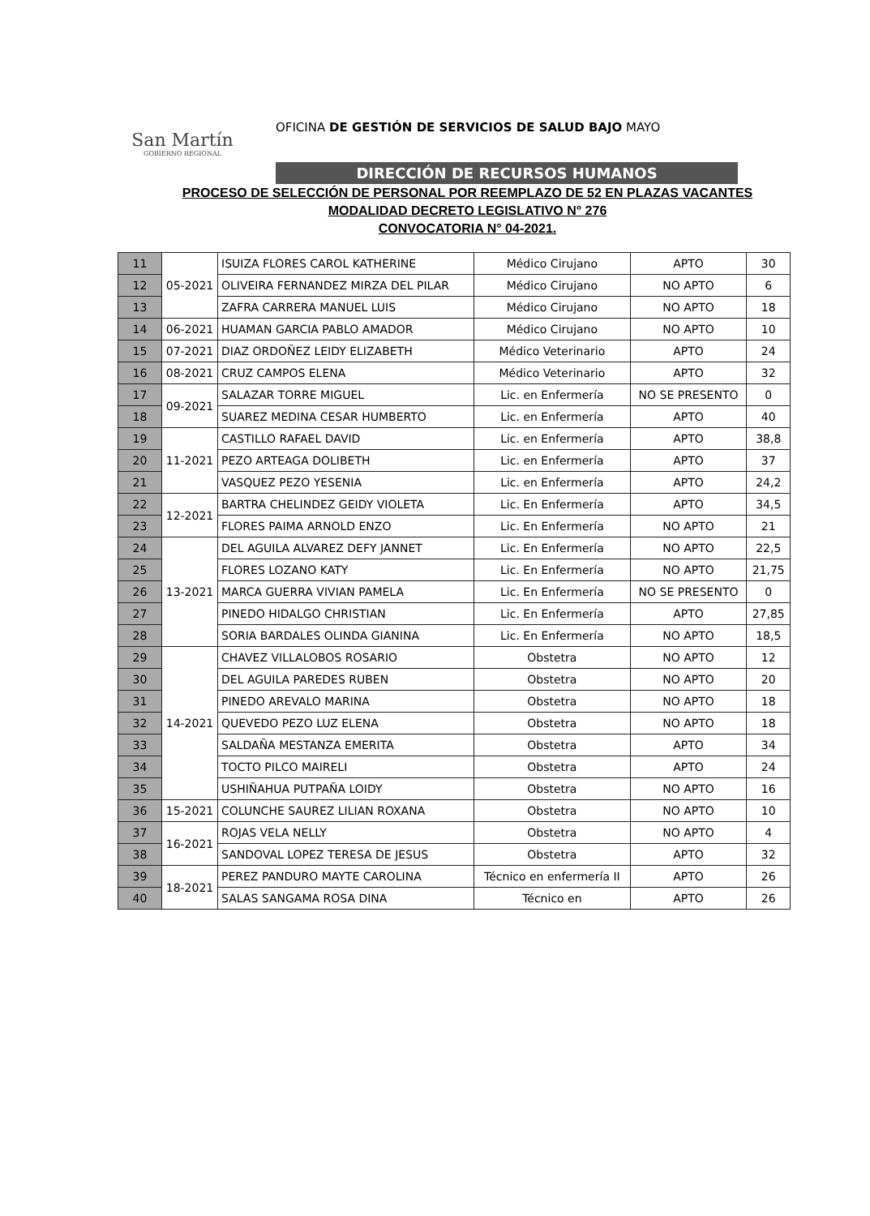San Martín
GOBIERNO REGIONAL
OFICINA DE GESTIÓN DE SERVICIOS DE SALUD BAJO MAYO
DIRECCIÓN DE RECURSOS HUMANOS
PROCESO DE SELECCIÓN DE PERSONAL POR REEMPLAZO DE 52 EN PLAZAS VACANTES
MODALIDAD DECRETO LEGISLATIVO N° 276
CONVOCATORIA N° 04-2021.
| 11 | 05-2021 | ISUIZA FLORES CAROL KATHERINE | Médico Cirujano | APTO | 30 |
| 12 | | OLIVEIRA FERNANDEZ MIRZA DEL PILAR | Médico Cirujano | NO APTO | 6 |
| 13 | | ZAFRA CARRERA MANUEL LUIS | Médico Cirujano | NO APTO | 18 |
| 14 | 06-2021 | HUAMAN GARCIA PABLO AMADOR | Médico Cirujano | NO APTO | 10 |
| 15 | 07-2021 | DIAZ ORDOÑEZ LEIDY ELIZABETH | Médico Veterinario | APTO | 24 |
| 16 | 08-2021 | CRUZ CAMPOS ELENA | Médico Veterinario | APTO | 32 |
| 17 | 09-2021 | SALAZAR TORRE MIGUEL | Lic. en Enfermería | NO SE PRESENTO | 0 |
| 18 | | SUAREZ MEDINA CESAR HUMBERTO | Lic. en Enfermería | APTO | 40 |
| 19 | 11-2021 | CASTILLO RAFAEL DAVID | Lic. en Enfermería | APTO | 38,8 |
| 20 | | PEZO ARTEAGA DOLIBETH | Lic. en Enfermería | APTO | 37 |
| 21 | | VASQUEZ PEZO YESENIA | Lic. en Enfermería | APTO | 24,2 |
| 22 | 12-2021 | BARTRA CHELINDEZ GEIDY VIOLETA | Lic. En Enfermería | APTO | 34,5 |
| 23 | | FLORES PAIMA ARNOLD ENZO | Lic. En Enfermería | NO APTO | 21 |
| 24 | 13-2021 | DEL AGUILA ALVAREZ DEFY JANNET | Lic. En Enfermería | NO APTO | 22,5 |
| 25 | | FLORES LOZANO KATY | Lic. En Enfermería | NO APTO | 21,75 |
| 26 | | MARCA GUERRA VIVIAN PAMELA | Lic. En Enfermería | NO SE PRESENTO | 0 |
| 27 | | PINEDO HIDALGO CHRISTIAN | Lic. En Enfermería | APTO | 27,85 |
| 28 | | SORIA BARDALES OLINDA GIANINA | Lic. En Enfermería | NO APTO | 18,5 |
| 29 | 14-2021 | CHAVEZ VILLALOBOS ROSARIO | Obstetra | NO APTO | 12 |
| 30 | | DEL AGUILA PAREDES RUBEN | Obstetra | NO APTO | 20 |
| 31 | | PINEDO AREVALO MARINA | Obstetra | NO APTO | 18 |
| 32 | | QUEVEDO PEZO LUZ ELENA | Obstetra | NO APTO | 18 |
| 33 | | SALDAÑA MESTANZA EMERITA | Obstetra | APTO | 34 |
| 34 | | TOCTO PILCO MAIRELI | Obstetra | APTO | 24 |
| 35 | | USHIÑAHUA PUTPAÑA LOIDY | Obstetra | NO APTO | 16 |
| 36 | 15-2021 | COLUNCHE SAUREZ LILIAN ROXANA | Obstetra | NO APTO | 10 |
| 37 | 16-2021 | ROJAS VELA NELLY | Obstetra | NO APTO | 4 |
| 38 | | SANDOVAL LOPEZ TERESA DE JESUS | Obstetra | APTO | 32 |
| 39 | 18-2021 | PEREZ PANDURO MAYTE CAROLINA | Técnico en enfermería II | APTO | 26 |
| 40 | | SALAS SANGAMA ROSA DINA | Técnico en | APTO | 26 |